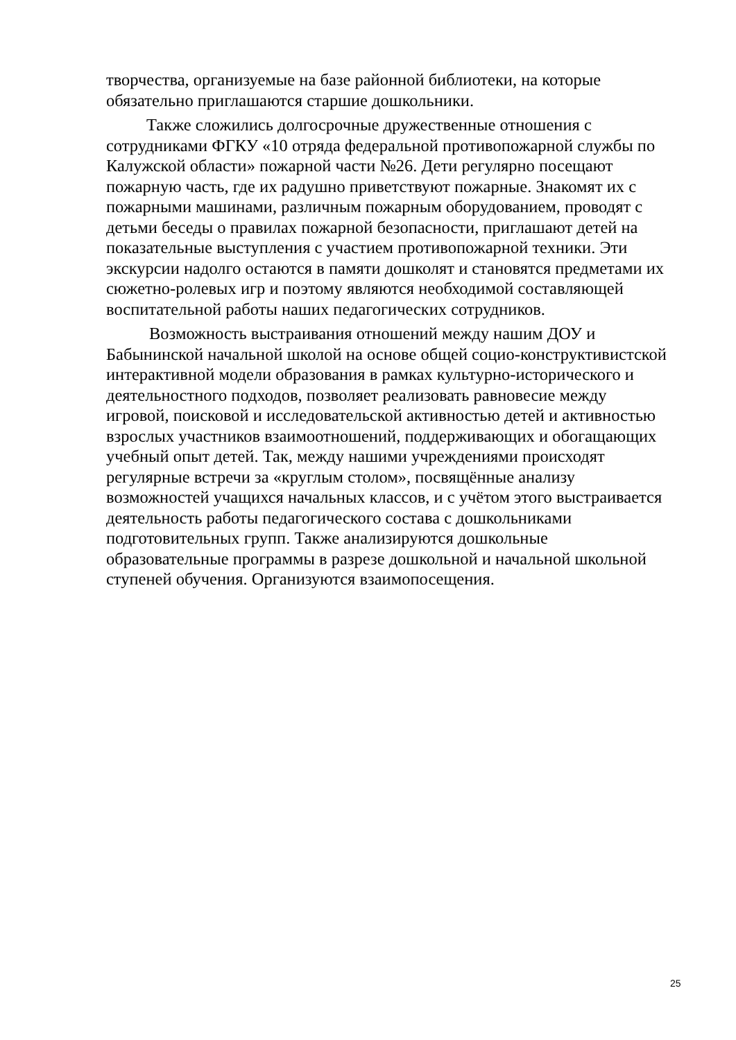творчества, организуемые на базе районной библиотеки, на которые
обязательно приглашаются старшие дошкольники.
Также сложились долгосрочные дружественные отношения с
сотрудниками ФГКУ «10 отряда федеральной противопожарной службы по
Калужской области» пожарной части №26. Дети регулярно посещают
пожарную часть, где их радушно приветствуют пожарные. Знакомят их с
пожарными машинами, различным пожарным оборудованием, проводят с
детьми беседы о правилах пожарной безопасности, приглашают детей на
показательные выступления с участием противопожарной техники. Эти
экскурсии надолго остаются в памяти дошколят и становятся предметами их
сюжетно-ролевых игр и поэтому являются необходимой составляющей
воспитательной работы наших педагогических сотрудников.
Возможность выстраивания отношений между нашим ДОУ и
Бабынинской начальной школой на основе общей социо-конструктивистской
интерактивной модели образования в рамках культурно-исторического и
деятельностного подходов, позволяет реализовать равновесие между
игровой, поисковой и исследовательской активностью детей и активностью
взрослых участников взаимоотношений, поддерживающих и обогащающих
учебный опыт детей. Так, между нашими учреждениями происходят
регулярные встречи за «круглым столом», посвящённые анализу
возможностей учащихся начальных классов, и с учётом этого выстраивается
деятельность работы педагогического состава с дошкольниками
подготовительных групп. Также анализируются дошкольные
образовательные программы в разрезе дошкольной и начальной школьной
ступеней обучения. Организуются взаимопосещения.
25